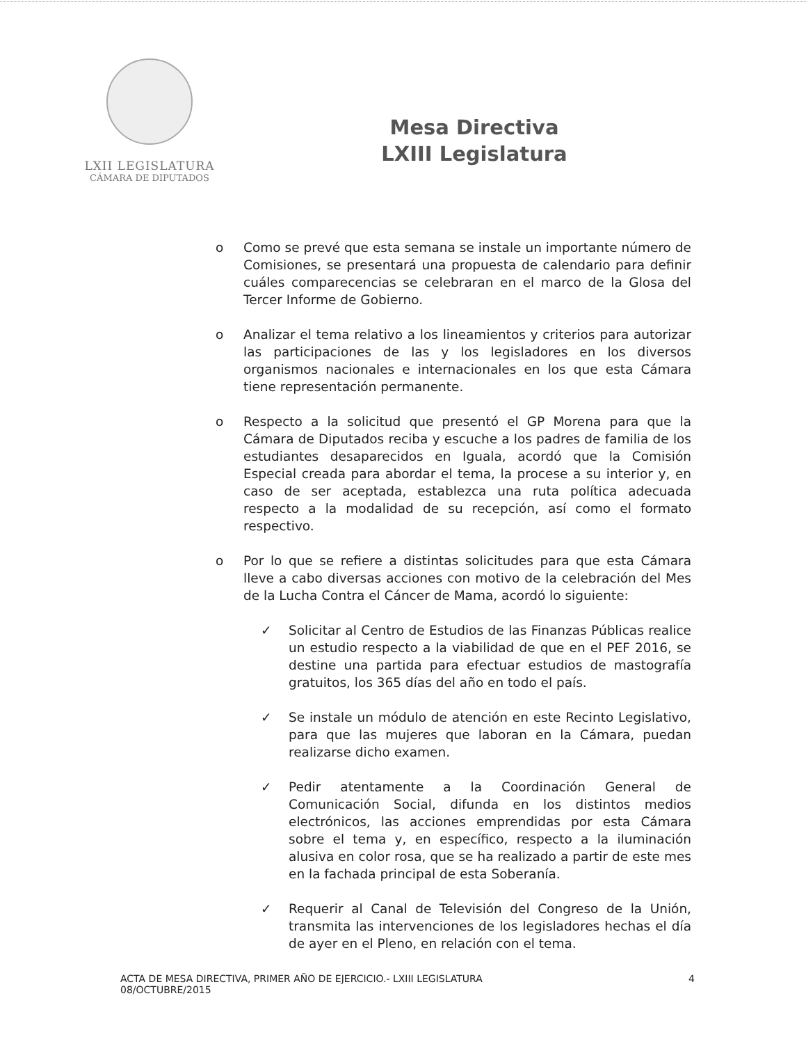LXII LEGISLATURA
CÁMARA DE DIPUTADOS
Mesa Directiva
LXIII Legislatura
o Como se prevé que esta semana se instale un importante número de Comisiones, se presentará una propuesta de calendario para definir cuáles comparecencias se celebraran en el marco de la Glosa del Tercer Informe de Gobierno.
o Analizar el tema relativo a los lineamientos y criterios para autorizar las participaciones de las y los legisladores en los diversos organismos nacionales e internacionales en los que esta Cámara tiene representación permanente.
o Respecto a la solicitud que presentó el GP Morena para que la Cámara de Diputados reciba y escuche a los padres de familia de los estudiantes desaparecidos en Iguala, acordó que la Comisión Especial creada para abordar el tema, la procese a su interior y, en caso de ser aceptada, establezca una ruta política adecuada respecto a la modalidad de su recepción, así como el formato respectivo.
o Por lo que se refiere a distintas solicitudes para que esta Cámara lleve a cabo diversas acciones con motivo de la celebración del Mes de la Lucha Contra el Cáncer de Mama, acordó lo siguiente:
✓ Solicitar al Centro de Estudios de las Finanzas Públicas realice un estudio respecto a la viabilidad de que en el PEF 2016, se destine una partida para efectuar estudios de mastografía gratuitos, los 365 días del año en todo el país.
✓ Se instale un módulo de atención en este Recinto Legislativo, para que las mujeres que laboran en la Cámara, puedan realizarse dicho examen.
✓ Pedir atentamente a la Coordinación General de Comunicación Social, difunda en los distintos medios electrónicos, las acciones emprendidas por esta Cámara sobre el tema y, en específico, respecto a la iluminación alusiva en color rosa, que se ha realizado a partir de este mes en la fachada principal de esta Soberanía.
✓ Requerir al Canal de Televisión del Congreso de la Unión, transmita las intervenciones de los legisladores hechas el día de ayer en el Pleno, en relación con el tema.
ACTA DE MESA DIRECTIVA, PRIMER AÑO DE EJERCICIO.- LXIII LEGISLATURA
08/OCTUBRE/2015
4